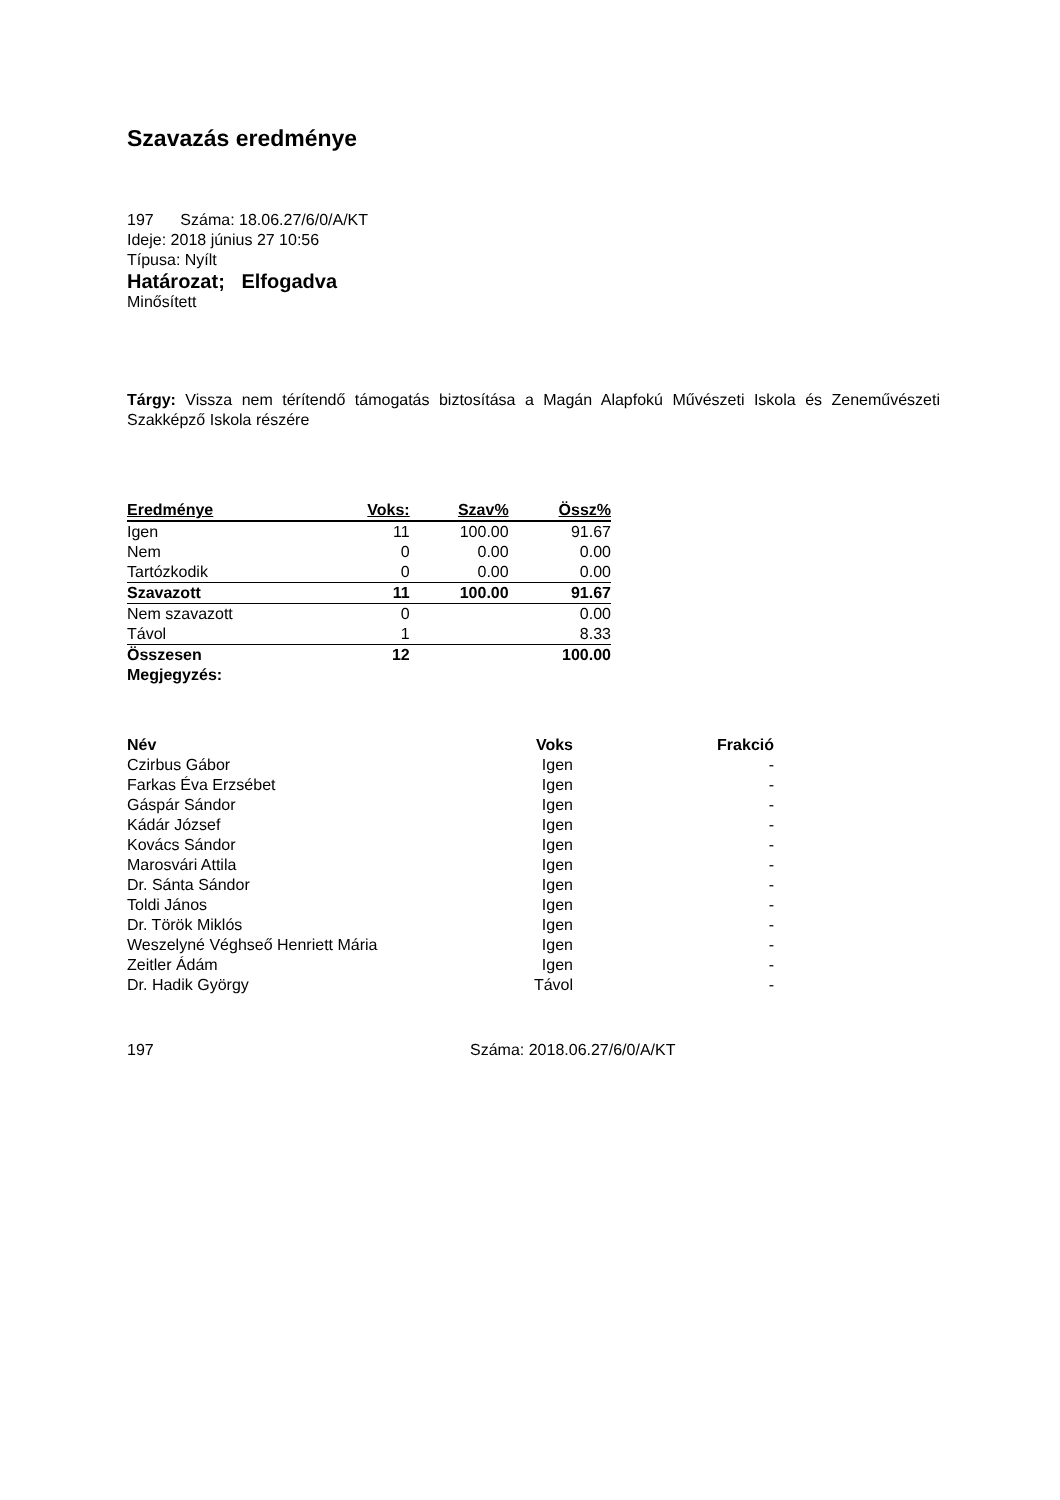Szavazás eredménye
197 Száma: 18.06.27/6/0/A/KT
Ideje: 2018 június 27 10:56
Típusa: Nyílt
Határozat; Elfogadva
Minősített
Tárgy: Vissza nem térítendő támogatás biztosítása a Magán Alapfokú Művészeti Iskola és Zeneművészeti Szakképző Iskola részére
| Eredménye | Voks: | Szav% | Össz% |
| --- | --- | --- | --- |
| Igen | 11 | 100.00 | 91.67 |
| Nem | 0 | 0.00 | 0.00 |
| Tartózkodik | 0 | 0.00 | 0.00 |
| Szavazott | 11 | 100.00 | 91.67 |
| Nem szavazott | 0 | | 0.00 |
| Távol | 1 | | 8.33 |
| Összesen | 12 | | 100.00 |
| Megjegyzés: | | | |
| Név | Voks | Frakció |
| --- | --- | --- |
| Czirbus Gábor | Igen | - |
| Farkas Éva Erzsébet | Igen | - |
| Gáspár Sándor | Igen | - |
| Kádár József | Igen | - |
| Kovács Sándor | Igen | - |
| Marosvári Attila | Igen | - |
| Dr. Sánta Sándor | Igen | - |
| Toldi János | Igen | - |
| Dr. Török Miklós | Igen | - |
| Weszelyné Véghseő Henriett Mária | Igen | - |
| Zeitler Ádám | Igen | - |
| Dr. Hadik György | Távol | - |
197 Száma: 2018.06.27/6/0/A/KT